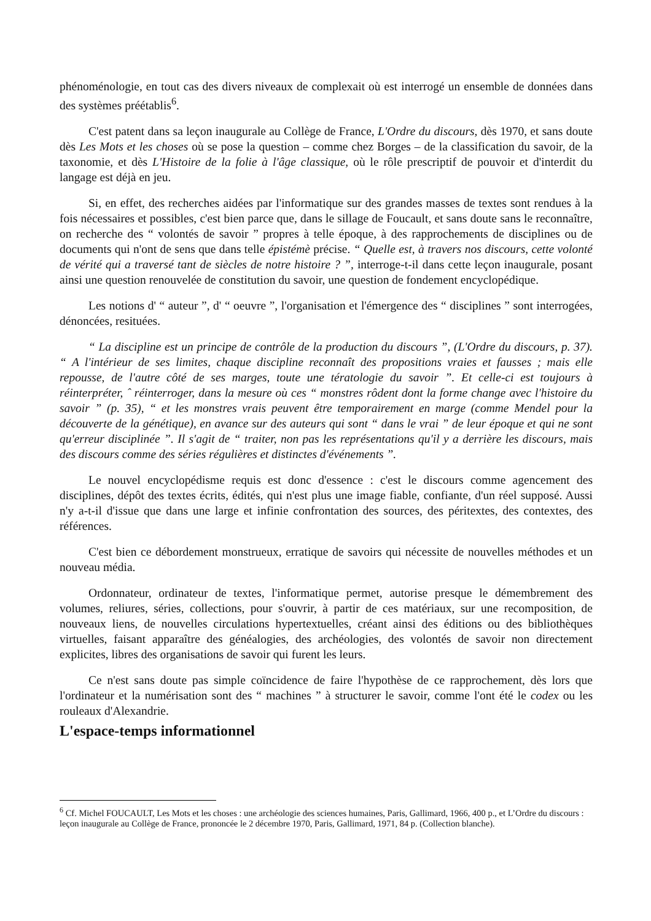phénoménologie, en tout cas des divers niveaux de complexait où est interrogé un ensemble de données dans des systèmes préétablis<sup>6</sup>.
C'est patent dans sa leçon inaugurale au Collège de France, L'Ordre du discours, dès 1970, et sans doute dès Les Mots et les choses où se pose la question – comme chez Borges – de la classification du savoir, de la taxonomie, et dès L'Histoire de la folie à l'âge classique, où le rôle prescriptif de pouvoir et d'interdit du langage est déjà en jeu.
Si, en effet, des recherches aidées par l'informatique sur des grandes masses de textes sont rendues à la fois nécessaires et possibles, c'est bien parce que, dans le sillage de Foucault, et sans doute sans le reconnaître, on recherche des “ volontés de savoir ” propres à telle époque, à des rapprochements de disciplines ou de documents qui n'ont de sens que dans telle épistémè précise. “ Quelle est, à travers nos discours, cette volonté de vérité qui a traversé tant de siècles de notre histoire ? ”, interroge-t-il dans cette leçon inaugurale, posant ainsi une question renouvelée de constitution du savoir, une question de fondement encyclopédique.
Les notions d' “ auteur ”, d' “ oeuvre ”, l'organisation et l'émergence des “ disciplines ” sont interrogées, dénoncées, resituées.
“ La discipline est un principe de contrôle de la production du discours ”, (L'Ordre du discours, p. 37). “ A l'intérieur de ses limites, chaque discipline reconnaît des propositions vraies et fausses ; mais elle repousse, de l'autre côté de ses marges, toute une tératologie du savoir ”. Et celle-ci est toujours à réinterpréter, ˆ réinterroger, dans la mesure où ces “ monstres rôdent dont la forme change avec l'histoire du savoir ” (p. 35), “ et les monstres vrais peuvent être temporairement en marge (comme Mendel pour la découverte de la génétique), en avance sur des auteurs qui sont “ dans le vrai ” de leur époque et qui ne sont qu'erreur disciplinée ”. Il s'agit de “ traiter, non pas les représentations qu'il y a derrière les discours, mais des discours comme des séries régulières et distinctes d'événements ”.
Le nouvel encyclopédisme requis est donc d'essence : c'est le discours comme agencement des disciplines, dépôt des textes écrits, édités, qui n'est plus une image fiable, confiante, d'un réel supposé. Aussi n'y a-t-il d'issue que dans une large et infinie confrontation des sources, des péritextes, des contextes, des références.
C'est bien ce débordement monstrueux, erratique de savoirs qui nécessite de nouvelles méthodes et un nouveau média.
Ordonnateur, ordinateur de textes, l'informatique permet, autorise presque le démembrement des volumes, reliures, séries, collections, pour s'ouvrir, à partir de ces matériaux, sur une recomposition, de nouveaux liens, de nouvelles circulations hypertextuelles, créant ainsi des éditions ou des bibliothèques virtuelles, faisant apparaître des généalogies, des archéologies, des volontés de savoir non directement explicites, libres des organisations de savoir qui furent les leurs.
Ce n'est sans doute pas simple coïncidence de faire l'hypothèse de ce rapprochement, dès lors que l'ordinateur et la numérisation sont des “ machines ” à structurer le savoir, comme l'ont été le codex ou les rouleaux d'Alexandrie.
L'espace-temps informationnel
<sup>6</sup> Cf. Michel FOUCAULT, Les Mots et les choses : une archéologie des sciences humaines, Paris, Gallimard, 1966, 400 p., et L’Ordre du discours : leçon inaugurale au Collège de France, prononcée le 2 décembre 1970, Paris, Gallimard, 1971, 84 p. (Collection blanche).